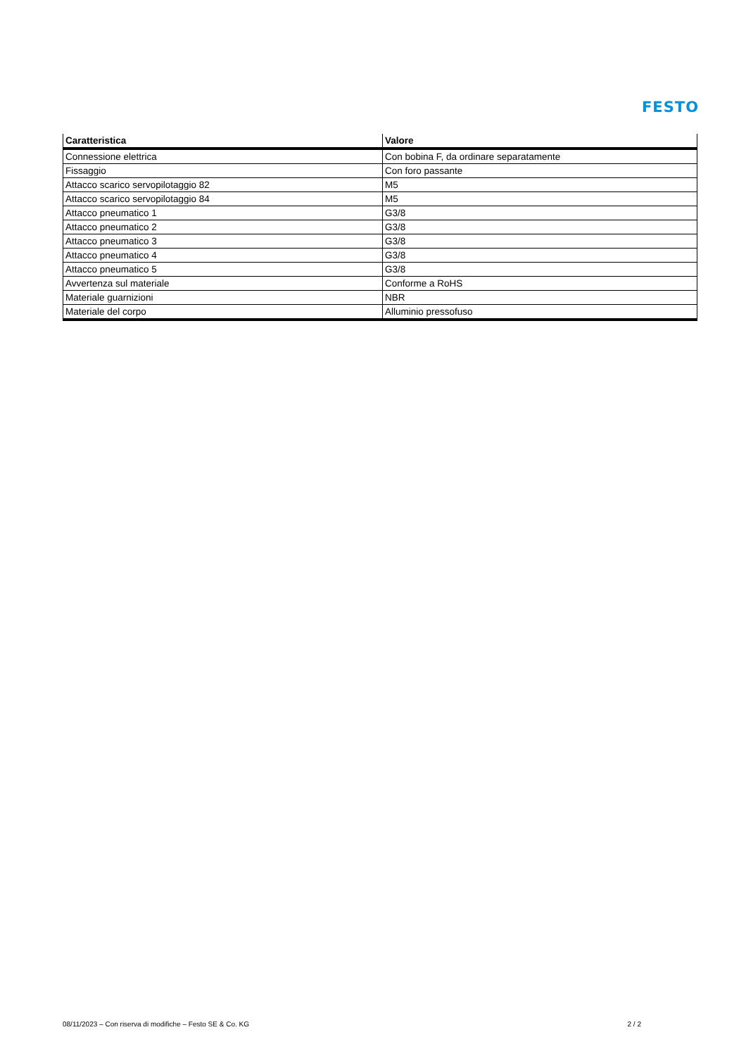FESTO
| Caratteristica | Valore |
| --- | --- |
| Connessione elettrica | Con bobina F, da ordinare separatamente |
| Fissaggio | Con foro passante |
| Attacco scarico servopilotaggio 82 | M5 |
| Attacco scarico servopilotaggio 84 | M5 |
| Attacco pneumatico 1 | G3/8 |
| Attacco pneumatico 2 | G3/8 |
| Attacco pneumatico 3 | G3/8 |
| Attacco pneumatico 4 | G3/8 |
| Attacco pneumatico 5 | G3/8 |
| Avvertenza sul materiale | Conforme a RoHS |
| Materiale guarnizioni | NBR |
| Materiale del corpo | Alluminio pressofuso |
08/11/2023 – Con riserva di modifiche – Festo SE & Co. KG 2 / 2